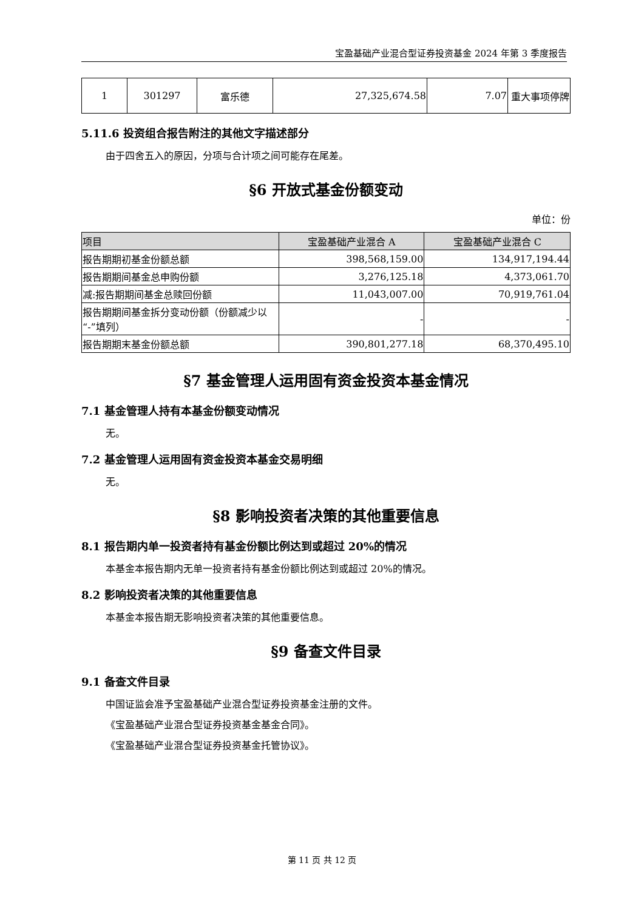宝盈基础产业混合型证券投资基金 2024 年第 3 季度报告
| 1 | 301297 | 富乐德 | 27,325,674.58 | 7.07 | 重大事项停牌 |
5.11.6 投资组合报告附注的其他文字描述部分
由于四舍五入的原因，分项与合计项之间可能存在尾差。
§6 开放式基金份额变动
单位：份
| 项目 | 宝盈基础产业混合 A | 宝盈基础产业混合 C |
| --- | --- | --- |
| 报告期期初基金份额总额 | 398,568,159.00 | 134,917,194.44 |
| 报告期期间基金总申购份额 | 3,276,125.18 | 4,373,061.70 |
| 减:报告期期间基金总赎回份额 | 11,043,007.00 | 70,919,761.04 |
| 报告期期间基金拆分变动份额（份额减少以“-”填列） | - | - |
| 报告期期末基金份额总额 | 390,801,277.18 | 68,370,495.10 |
§7 基金管理人运用固有资金投资本基金情况
7.1 基金管理人持有本基金份额变动情况
无。
7.2 基金管理人运用固有资金投资本基金交易明细
无。
§8 影响投资者决策的其他重要信息
8.1 报告期内单一投资者持有基金份额比例达到或超过 20%的情况
本基金本报告期内无单一投资者持有基金份额比例达到或超过 20%的情况。
8.2 影响投资者决策的其他重要信息
本基金本报告期无影响投资者决策的其他重要信息。
§9 备查文件目录
9.1 备查文件目录
中国证监会准予宝盈基础产业混合型证券投资基金注册的文件。
《宝盈基础产业混合型证券投资基金基金合同》。
《宝盈基础产业混合型证券投资基金托管协议》。
第 11 页 共 12 页